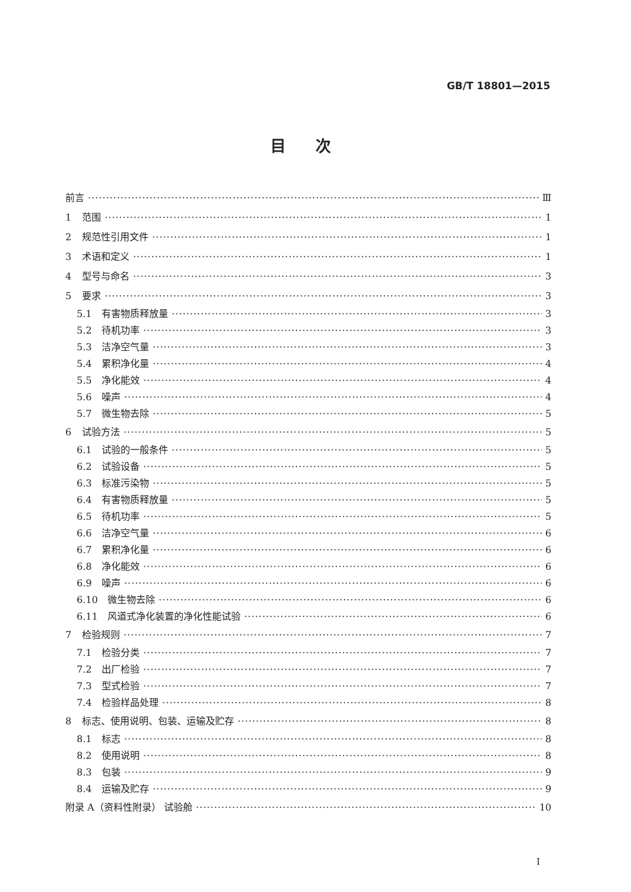GB/T 18801—2015
目次
前言 Ⅲ
1 范围 1
2 规范性引用文件 1
3 术语和定义 1
4 型号与命名 3
5 要求 3
5.1 有害物质释放量 3
5.2 待机功率 3
5.3 洁净空气量 3
5.4 累积净化量 4
5.5 净化能效 4
5.6 噪声 4
5.7 微生物去除 5
6 试验方法 5
6.1 试验的一般条件 5
6.2 试验设备 5
6.3 标准污染物 5
6.4 有害物质释放量 5
6.5 待机功率 5
6.6 洁净空气量 6
6.7 累积净化量 6
6.8 净化能效 6
6.9 噪声 6
6.10 微生物去除 6
6.11 风道式净化装置的净化性能试验 6
7 检验规则 7
7.1 检验分类 7
7.2 出厂检验 7
7.3 型式检验 7
7.4 检验样品处理 8
8 标志、使用说明、包装、运输及贮存 8
8.1 标志 8
8.2 使用说明 8
8.3 包装 9
8.4 运输及贮存 9
附录 A（资料性附录） 试验舱 10
I